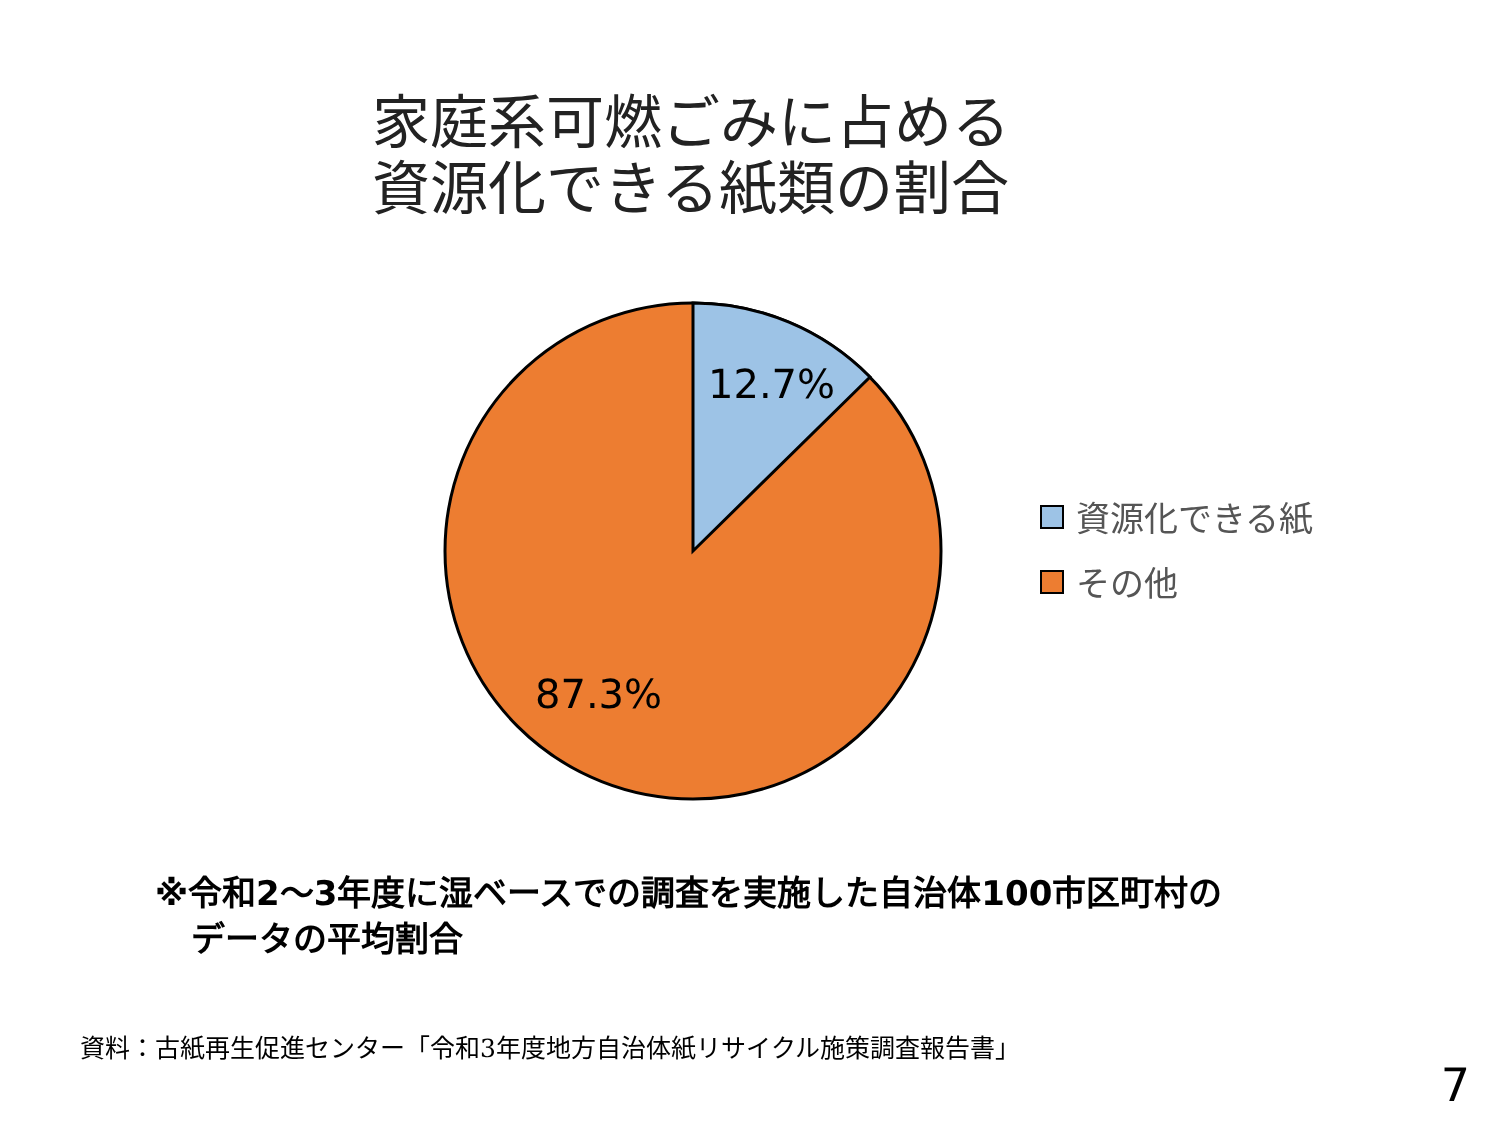家庭系可燃ごみに占める
資源化できる紙類の割合
12.7%
87.3%
資源化できる紙
その他
※令和2～3年度に湿ベースでの調査を実施した自治体100市区町村の
データの平均割合
資料：古紙再生促進センター「令和3年度地方自治体紙リサイクル施策調査報告書」
7